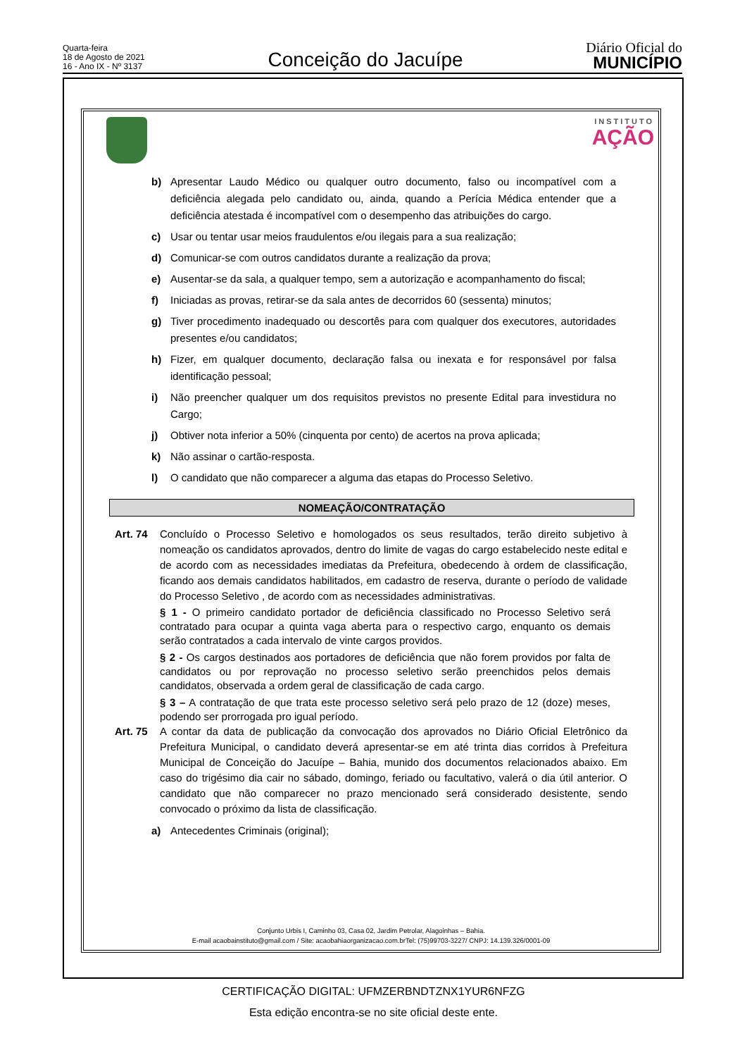Quarta-feira
18 de Agosto de 2021
16 - Ano IX - Nº 3137
Conceição do Jacuípe
Diário Oficial do
MUNICÍPIO
INSTITUTO
AÇÃO
b) Apresentar Laudo Médico ou qualquer outro documento, falso ou incompatível com a deficiência alegada pelo candidato ou, ainda, quando a Perícia Médica entender que a deficiência atestada é incompatível com o desempenho das atribuições do cargo.
c) Usar ou tentar usar meios fraudulentos e/ou ilegais para a sua realização;
d) Comunicar-se com outros candidatos durante a realização da prova;
e) Ausentar-se da sala, a qualquer tempo, sem a autorização e acompanhamento do fiscal;
f) Iniciadas as provas, retirar-se da sala antes de decorridos 60 (sessenta) minutos;
g) Tiver procedimento inadequado ou descortês para com qualquer dos executores, autoridades presentes e/ou candidatos;
h) Fizer, em qualquer documento, declaração falsa ou inexata e for responsável por falsa identificação pessoal;
i) Não preencher qualquer um dos requisitos previstos no presente Edital para investidura no Cargo;
j) Obtiver nota inferior a 50% (cinquenta por cento) de acertos na prova aplicada;
k) Não assinar o cartão-resposta.
l) O candidato que não comparecer a alguma das etapas do Processo Seletivo.
NOMEAÇÃO/CONTRATAÇÃO
Art. 74 Concluído o Processo Seletivo e homologados os seus resultados, terão direito subjetivo à nomeação os candidatos aprovados, dentro do limite de vagas do cargo estabelecido neste edital e de acordo com as necessidades imediatas da Prefeitura, obedecendo à ordem de classificação, ficando aos demais candidatos habilitados, em cadastro de reserva, durante o período de validade do Processo Seletivo , de acordo com as necessidades administrativas.
§ 1 - O primeiro candidato portador de deficiência classificado no Processo Seletivo será contratado para ocupar a quinta vaga aberta para o respectivo cargo, enquanto os demais serão contratados a cada intervalo de vinte cargos providos.
§ 2 - Os cargos destinados aos portadores de deficiência que não forem providos por falta de candidatos ou por reprovação no processo seletivo serão preenchidos pelos demais candidatos, observada a ordem geral de classificação de cada cargo.
§ 3 – A contratação de que trata este processo seletivo será pelo prazo de 12 (doze) meses, podendo ser prorrogada pro igual período.
Art. 75 A contar da data de publicação da convocação dos aprovados no Diário Oficial Eletrônico da Prefeitura Municipal, o candidato deverá apresentar-se em até trinta dias corridos à Prefeitura Municipal de Conceição do Jacuípe – Bahia, munido dos documentos relacionados abaixo. Em caso do trigésimo dia cair no sábado, domingo, feriado ou facultativo, valerá o dia útil anterior. O candidato que não comparecer no prazo mencionado será considerado desistente, sendo convocado o próximo da lista de classificação.
a) Antecedentes Criminais (original);
Conjunto Urbis I, Caminho 03, Casa 02, Jardim Petrolar, Alagoinhas – Bahia.
E-mail acaobainstituto@gmail.com / Site: acaobahiaorganizacao.com.brTel: (75)99703-3227/ CNPJ: 14.139.326/0001-09
CERTIFICAÇÃO DIGITAL: UFMZERBNDTZNX1YUR6NFZG
Esta edição encontra-se no site oficial deste ente.